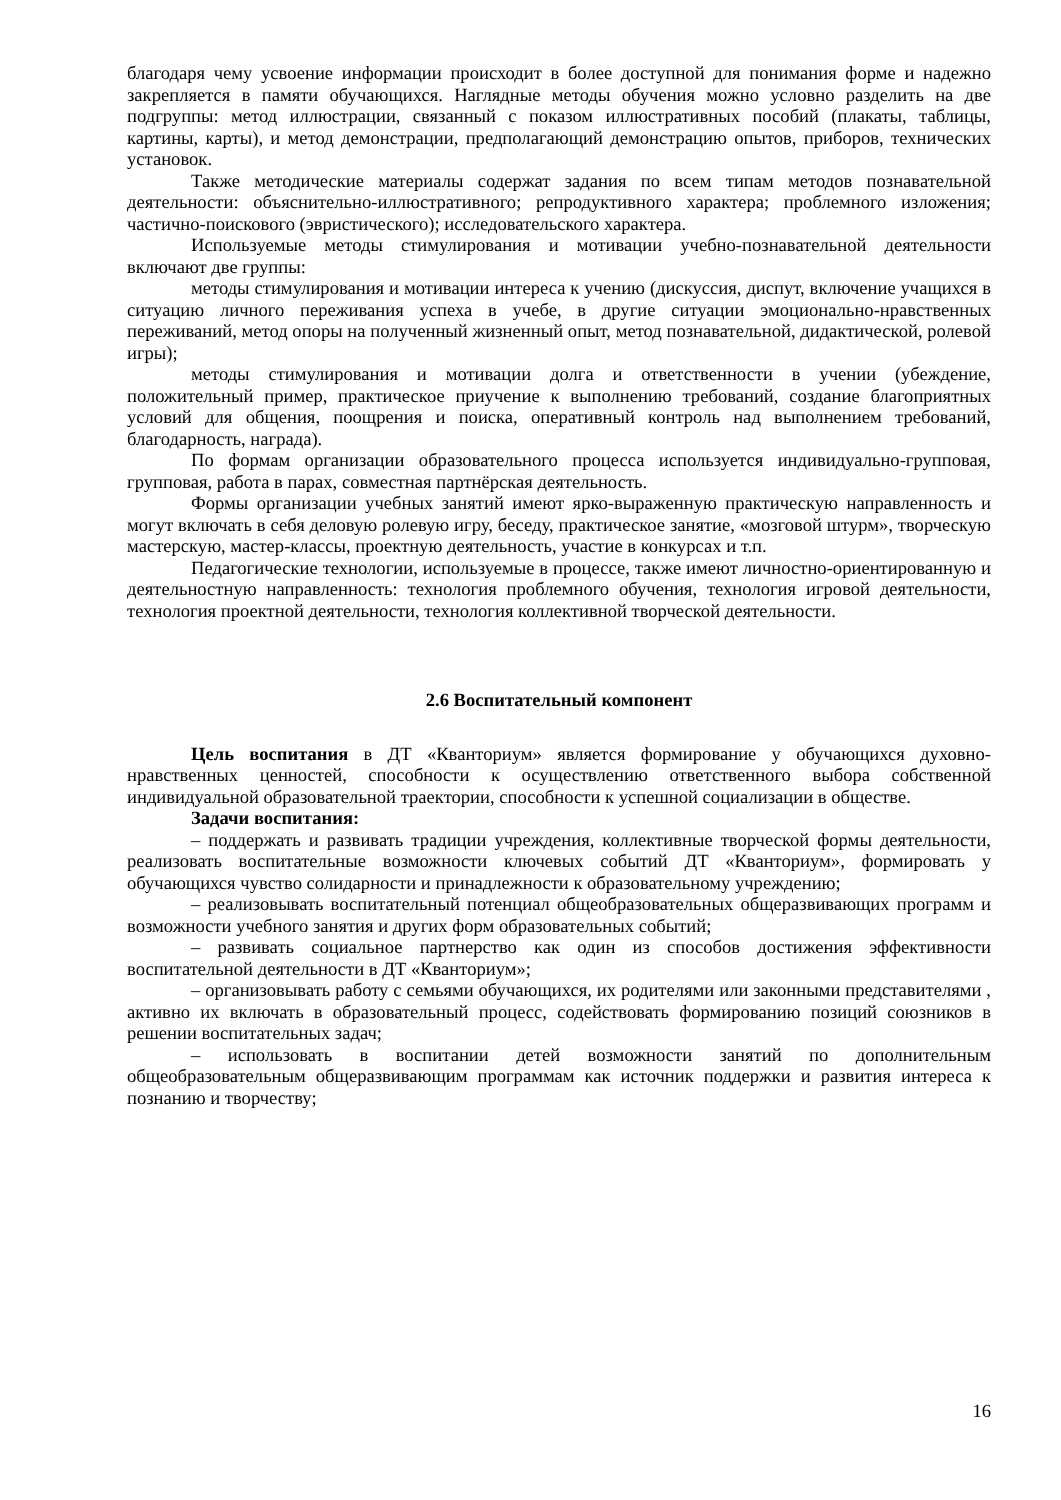благодаря чему усвоение информации происходит в более доступной для понимания форме и надежно закрепляется в памяти обучающихся. Наглядные методы обучения можно условно разделить на две подгруппы: метод иллюстрации, связанный с показом иллюстративных пособий (плакаты, таблицы, картины, карты), и метод демонстрации, предполагающий демонстрацию опытов, приборов, технических установок.
Также методические материалы содержат задания по всем типам методов познавательной деятельности: объяснительно-иллюстративного; репродуктивного характера; проблемного изложения; частично-поискового (эвристического); исследовательского характера.
Используемые методы стимулирования и мотивации учебно-познавательной деятельности включают две группы:
методы стимулирования и мотивации интереса к учению (дискуссия, диспут, включение учащихся в ситуацию личного переживания успеха в учебе, в другие ситуации эмоционально-нравственных переживаний, метод опоры на полученный жизненный опыт, метод познавательной, дидактической, ролевой игры);
методы стимулирования и мотивации долга и ответственности в учении (убеждение, положительный пример, практическое приучение к выполнению требований, создание благоприятных условий для общения, поощрения и поиска, оперативный контроль над выполнением требований, благодарность, награда).
По формам организации образовательного процесса используется индивидуально-групповая, групповая, работа в парах, совместная партнёрская деятельность.
Формы организации учебных занятий имеют ярко-выраженную практическую направленность и могут включать в себя деловую ролевую игру, беседу, практическое занятие, «мозговой штурм», творческую мастерскую, мастер-классы, проектную деятельность, участие в конкурсах и т.п.
Педагогические технологии, используемые в процессе, также имеют личностно-ориентированную и деятельностную направленность: технология проблемного обучения, технология игровой деятельности, технология проектной деятельности, технология коллективной творческой деятельности.
2.6 Воспитательный компонент
Цель воспитания в ДТ «Кванториум» является формирование у обучающихся духовно-нравственных ценностей, способности к осуществлению ответственного выбора собственной индивидуальной образовательной траектории, способности к успешной социализации в обществе.
Задачи воспитания:
– поддержать и развивать традиции учреждения, коллективные творческой формы деятельности, реализовать воспитательные возможности ключевых событий ДТ «Кванториум», формировать у обучающихся чувство солидарности и принадлежности к образовательному учреждению;
– реализовывать воспитательный потенциал общеобразовательных общеразвивающих программ и возможности учебного занятия и других форм образовательных событий;
– развивать социальное партнерство как один из способов достижения эффективности воспитательной деятельности в ДТ «Кванториум»;
– организовывать работу с семьями обучающихся, их родителями или законными представителями , активно их включать в образовательный процесс, содействовать формированию позиций союзников в решении воспитательных задач;
– использовать в воспитании детей возможности занятий по дополнительным общеобразовательным общеразвивающим программам как источник поддержки и развития интереса к познанию и творчеству;
16